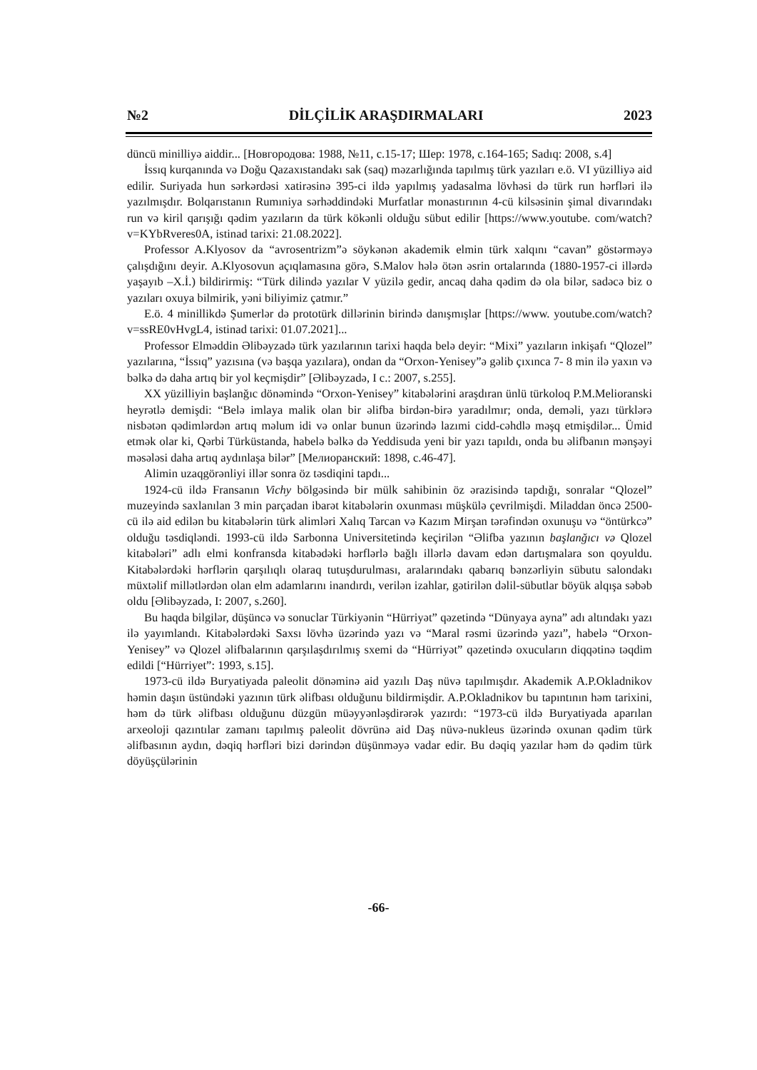№2 DİLÇİLİK ARAŞDIRMALARI 2023
düncü minilliyə aiddir... [Новгородова: 1988, №11, с.15-17; Шер: 1978, с.164-165; Sadıq: 2008, s.4]
İssıq kurqanında və Doğu Qazaxıstandakı sak (saq) məzarlığında tapılmış türk yazıları e.ö. VI yüzilliyə aid edilir. Suriyada hun sərkərdəsi xatirəsinə 395-ci ildə yapılmış yadasalma lövhəsi də türk run hərfləri ilə yazılmışdır. Bolqarıstanın Rumıniya sərhəddindəki Murfatlar monastırının 4-cü kilsəsinin şimal divarındakı run və kiril qarışığı qədim yazıların da türk kökənli olduğu sübut edilir [https://www.youtube. com/watch?v=KYbRveres0A, istinad tarixi: 21.08.2022].
Professor A.Klyosov da “avrosentrizm”ə söykənən akademik elmin türk xalqını “cavan” göstərməyə çalışdığını deyir. A.Klyosovun açıqlamasına görə, S.Malov hələ ötən əsrin ortalarında (1880-1957-ci illərdə yaşayıb –X.İ.) bildirirmiş: “Türk dilində yazılar V yüzilə gedir, ancaq daha qədim də ola bilər, sadəcə biz o yazıları oxuya bilmirik, yəni biliyimiz çatmır.”
E.ö. 4 minillikdə Şumerlər də prototürk dillərinin birində danışmışlar [https://www. youtube.com/watch?v=ssRE0vHvgL4, istinad tarixi: 01.07.2021]...
Professor Elməddin Əlibəyzadə türk yazılarının tarixi haqda belə deyir: “Mixi” yazıların inkişafı “Qlozel” yazılarına, “İssıq” yazısına (və başqa yazılara), ondan da “Orxon-Yenisey”ə gəlib çıxınca 7- 8 min ilə yaxın və bəlkə də daha artıq bir yol keçmişdir” [Əlibəyzadə, I c.: 2007, s.255].
XX yüzilliyin başlanğıc dönəmində “Orxon-Yenisey” kitabələrini araşdıran ünlü türkoloq P.M.Melioranski heyrətlə demişdi: “Belə imlaya malik olan bir əlifba birdən-birə yaradılmır; onda, deməli, yazı türklərə nisbətən qədimlərdən artıq məlum idi və onlar bunun üzərində lazımi cidd-cəhdlə məşq etmişdilər... Ümid etmək olar ki, Qərbi Türküstanda, habelə bəlkə də Yeddisuda yeni bir yazı tapıldı, onda bu əlifbanın mənşəyi məsələsi daha artıq aydınlaşa bilər” [Мелиоранский: 1898, с.46-47].
Alimin uzaqgörənliyi illər sonra öz təsdiqini tapdı...
1924-cü ildə Fransanın Vichy bölgəsində bir mülk sahibinin öz ərazisində tapdığı, sonralar “Qlozel” muzeyində saxlanılan 3 min parçadan ibarət kitabələrin oxunması müşkülə çevrilmişdi. Miladdan öncə 2500-cü ilə aid edilən bu kitabələrin türk alimləri Xalıq Tarcan və Kazım Mirşan tərəfindən oxunuşu və “öntürkcə” olduğu təsdiqləndi. 1993-cü ildə Sarbonna Universitetində keçirilən “Əlifba yazının başlanğıcı və Qlozel kitabələri” adlı elmi konfransda kitabədəki hərflərlə bağlı illərlə davam edən dartışmalara son qoyuldu. Kitabələrdəki hərflərin qarşılıqlı olaraq tutuşdurulması, aralarındakı qabarıq bənzərliyin sübutu salondakı müxtəlif millətlərdən olan elm adamlarını inandırdı, verilən izahlar, gətirilən dəlil-sübutlar böyük alqışa səbəb oldu [Əlibəyzadə, I: 2007, s.260].
Bu haqda bilgilər, düşüncə və sonuclar Türkiyənin “Hürriyət” qəzetində “Dünyaya ayna” adı altındakı yazı ilə yayımlandı. Kitabələrdəki Saxsı lövhə üzərində yazı və “Maral rəsmi üzərində yazı”, habelə “Orxon-Yenisey” və Qlozel əlifbalarının qarşılaşdırılmış sxemi də “Hürriyət” qəzetində oxucuların diqqətinə təqdim edildi [“Hürriyet”: 1993, s.15].
1973-cü ildə Buryatiyada paleolit dönəminə aid yazılı Daş nüvə tapılmışdır. Akademik A.P.Okladnikov həmin daşın üstündəki yazının türk əlifbası olduğunu bildirmişdir. A.P.Okladnikov bu tapıntının həm tarixini, həm də türk əlifbası olduğunu düzgün müəyyənləşdirərək yazırdı: “1973-cü ildə Buryatiyada aparılan arxeoloji qazıntılar zamanı tapılmış paleolit dövrünə aid Daş nüvə-nukleus üzərində oxunan qədim türk əlifbasının aydın, dəqiq hərfləri bizi dərindən düşünməyə vadar edir. Bu dəqiq yazılar həm də qədim türk döyüşçülərinin
-66-